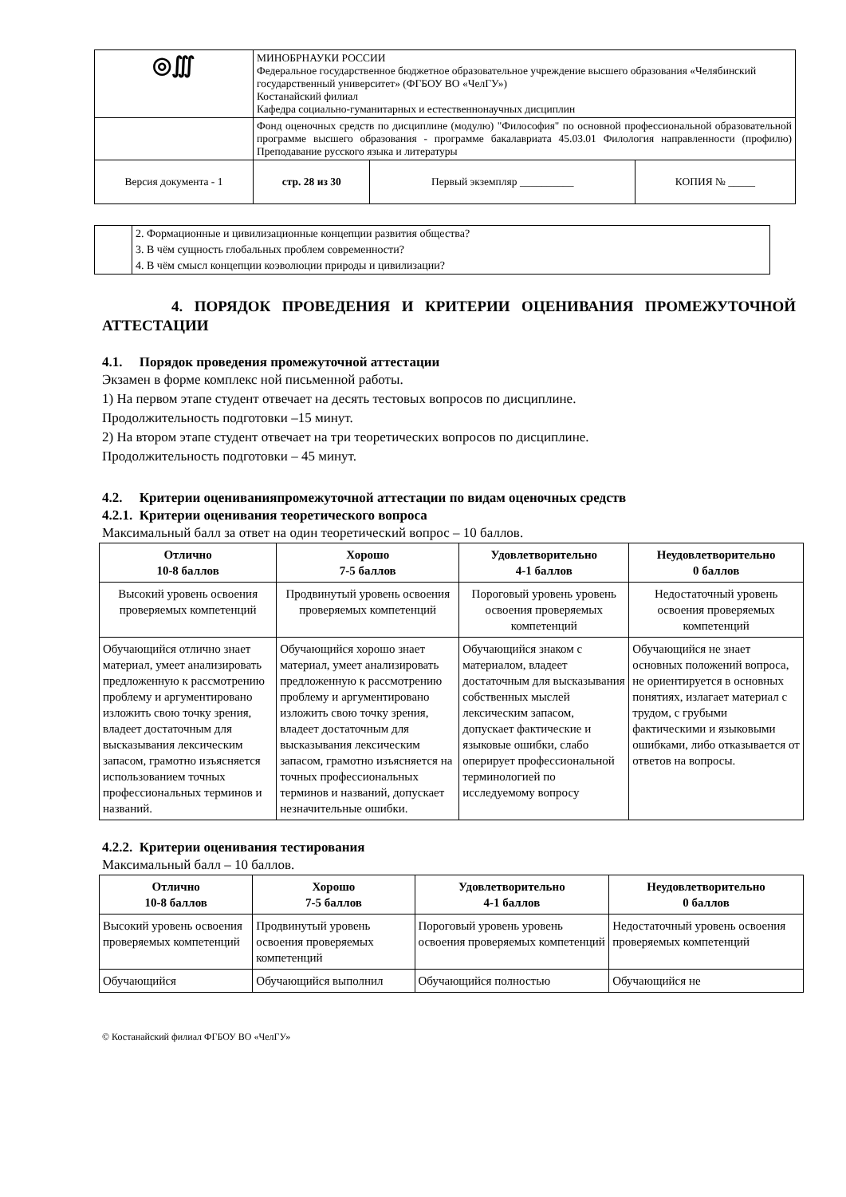| ◎∭ | МИНОБРНАУКИ РОССИИ Федеральное государственное бюджетное образовательное учреждение высшего образования «Челябинский государственный университет» (ФГБОУ ВО «ЧелГУ») Костанайский филиал Кафедра социально-гуманитарных и естественнонаучных дисциплин | | |
| | Фонд оценочных средств по дисциплине (модулю) "Философия" по основной профессиональной образовательной программе высшего образования - программе бакалавриата 45.03.01 Филология направленности (профилю) Преподавание русского языка и литературы | | |
| Версия документа - 1 | стр. 28 из 30 | Первый экземпляр __________ | КОПИЯ № _____ |
| | 2. Формационные и цивилизационные концепции развития общества? 3. В чём сущность глобальных проблем современности? 4. В чём смысл концепции коэволюции природы и цивилизации? |
4. ПОРЯДОК ПРОВЕДЕНИЯ И КРИТЕРИИ ОЦЕНИВАНИЯ ПРОМЕЖУТОЧНОЙ АТТЕСТАЦИИ
4.1. Порядок проведения промежуточной аттестации
Экзамен в форме комплекс ной письменной работы.
1) На первом этапе студент отвечает на десять тестовых вопросов по дисциплине.
Продолжительность подготовки –15 минут.
2) На втором этапе студент отвечает на три теоретических вопросов по дисциплине.
Продолжительность подготовки – 45 минут.
4.2. Критерии оцениванияпромежуточной аттестации по видам оценочных средств
4.2.1. Критерии оценивания теоретического вопроса
Максимальный балл за ответ на один теоретический вопрос – 10 баллов.
| Отлично 10-8 баллов | Хорошо 7-5 баллов | Удовлетворительно 4-1 баллов | Неудовлетворительно 0 баллов |
| --- | --- | --- | --- |
| Высокий уровень освоения проверяемых компетенций | Продвинутый уровень освоения проверяемых компетенций | Пороговый уровень уровень освоения проверяемых компетенций | Недостаточный уровень освоения проверяемых компетенций |
| Обучающийся отлично знает материал, умеет анализировать предложенную к рассмотрению проблему и аргументировано изложить свою точку зрения, владеет достаточным для высказывания лексическим запасом, грамотно изъясняется использованием точных профессиональных терминов и названий. | Обучающийся хорошо знает материал, умеет анализировать предложенную к рассмотрению проблему и аргументировано изложить свою точку зрения, владеет достаточным для высказывания лексическим запасом, грамотно изъясняется на точных профессиональных терминов и названий, допускает незначительные ошибки. | Обучающийся знаком с материалом, владеет достаточным для высказывания собственных мыслей лексическим запасом, допускает фактические и языковые ошибки, слабо оперирует профессиональной терминологией по исследуемому вопросу | Обучающийся не знает основных положений вопроса, не ориентируется в основных понятиях, излагает материал с трудом, с грубыми фактическими и языковыми ошибками, либо отказывается от ответов на вопросы. |
4.2.2. Критерии оценивания тестирования
Максимальный балл – 10 баллов.
| Отлично 10-8 баллов | Хорошо 7-5 баллов | Удовлетворительно 4-1 баллов | Неудовлетворительно 0 баллов |
| --- | --- | --- | --- |
| Высокий уровень освоения проверяемых компетенций | Продвинутый уровень освоения проверяемых компетенций | Пороговый уровень уровень освоения проверяемых компетенций | Недостаточный уровень освоения проверяемых компетенций |
| Обучающийся | Обучающийся выполнил | Обучающийся полностью | Обучающийся не |
© Костанайский филиал ФГБОУ ВО «ЧелГУ»